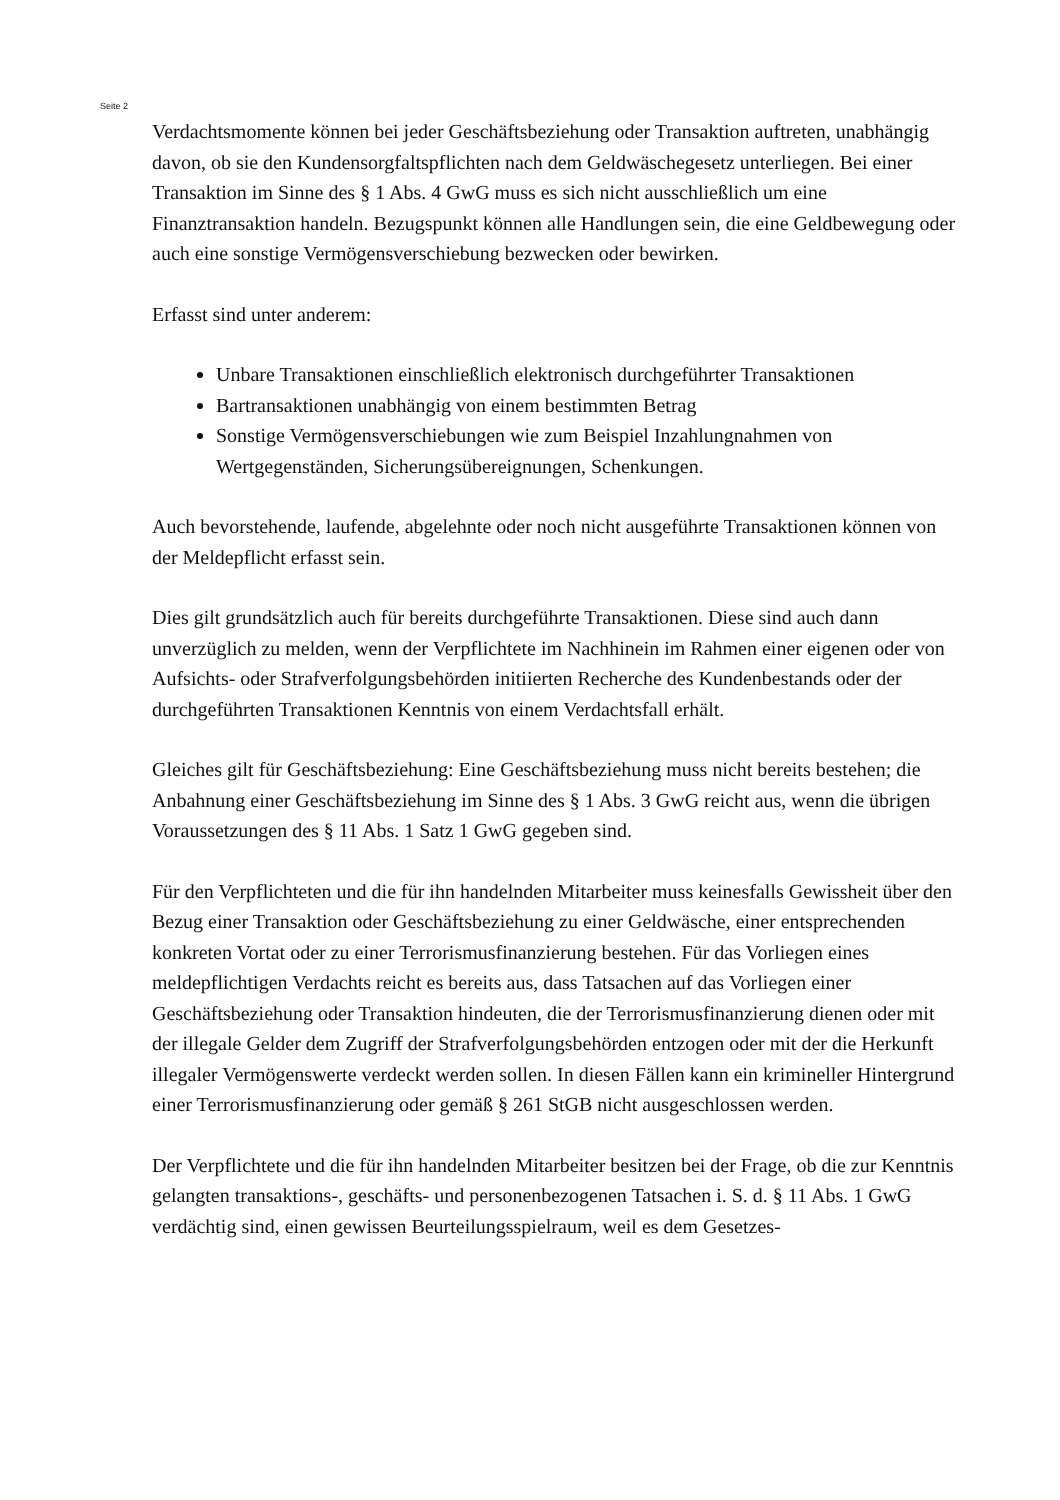Seite 2
Verdachtsmomente können bei jeder Geschäftsbeziehung oder Transaktion auftreten, unabhängig davon, ob sie den Kundensorgfaltspflichten nach dem Geldwäschegesetz unterliegen. Bei einer Transaktion im Sinne des § 1 Abs. 4 GwG muss es sich nicht ausschließlich um eine Finanztransaktion handeln. Bezugspunkt können alle Handlungen sein, die eine Geldbewegung oder auch eine sonstige Vermögensverschiebung bezwecken oder bewirken.
Erfasst sind unter anderem:
Unbare Transaktionen einschließlich elektronisch durchgeführter Transaktionen
Bartransaktionen unabhängig von einem bestimmten Betrag
Sonstige Vermögensverschiebungen wie zum Beispiel Inzahlungnahmen von Wertgegenständen, Sicherungsübereignungen, Schenkungen.
Auch bevorstehende, laufende, abgelehnte oder noch nicht ausgeführte Transaktionen können von der Meldepflicht erfasst sein.
Dies gilt grundsätzlich auch für bereits durchgeführte Transaktionen. Diese sind auch dann unverzüglich zu melden, wenn der Verpflichtete im Nachhinein im Rahmen einer eigenen oder von Aufsichts- oder Strafverfolgungsbehörden initiierten Recherche des Kundenbestands oder der durchgeführten Transaktionen Kenntnis von einem Verdachtsfall erhält.
Gleiches gilt für Geschäftsbeziehung: Eine Geschäftsbeziehung muss nicht bereits bestehen; die Anbahnung einer Geschäftsbeziehung im Sinne des § 1 Abs. 3 GwG reicht aus, wenn die übrigen Voraussetzungen des § 11 Abs. 1 Satz 1 GwG gegeben sind.
Für den Verpflichteten und die für ihn handelnden Mitarbeiter muss keinesfalls Gewissheit über den Bezug einer Transaktion oder Geschäftsbeziehung zu einer Geldwäsche, einer entsprechenden konkreten Vortat oder zu einer Terrorismusfinanzierung bestehen. Für das Vorliegen eines meldepflichtigen Verdachts reicht es bereits aus, dass Tatsachen auf das Vorliegen einer Geschäftsbeziehung oder Transaktion hindeuten, die der Terrorismusfinanzierung dienen oder mit der illegale Gelder dem Zugriff der Strafverfolgungsbehörden entzogen oder mit der die Herkunft illegaler Vermögenswerte verdeckt werden sollen. In diesen Fällen kann ein krimineller Hintergrund einer Terrorismusfinanzierung oder gemäß § 261 StGB nicht ausgeschlossen werden.
Der Verpflichtete und die für ihn handelnden Mitarbeiter besitzen bei der Frage, ob die zur Kenntnis gelangten transaktions-, geschäfts- und personenbezogenen Tatsachen i. S. d. § 11 Abs. 1 GwG verdächtig sind, einen gewissen Beurteilungsspielraum, weil es dem Gesetzes-